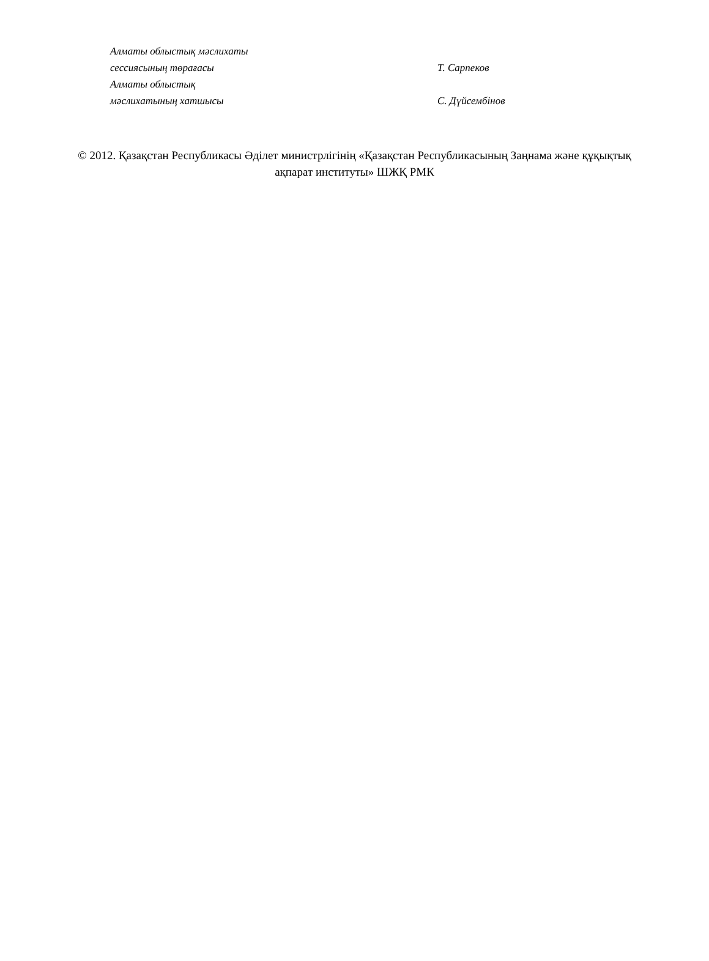Алматы облыстық мәслихаты
сессиясының төрағасы
Т. Сарпеков
Алматы облыстық
мәслихатының хатшысы
С. Дүйсембінов
© 2012. Қазақстан Республикасы Әділет министрлігінің «Қазақстан Республикасының Заңнама және құқықтық ақпарат институты» ШЖҚ РМК